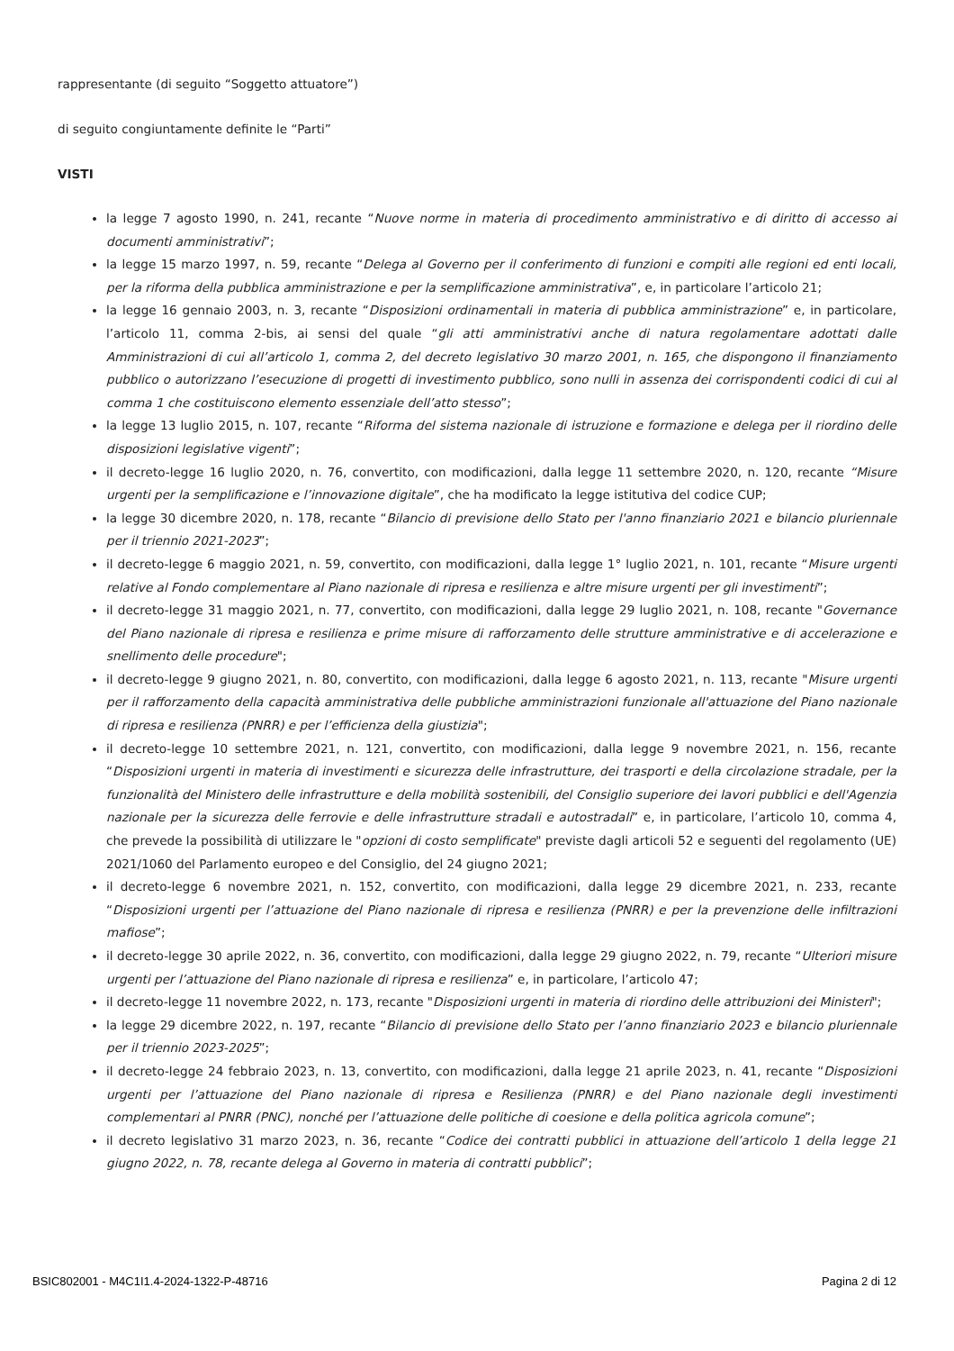rappresentante (di seguito “Soggetto attuatore”)
di seguito congiuntamente definite le “Parti”
VISTI
la legge 7 agosto 1990, n. 241, recante “Nuove norme in materia di procedimento amministrativo e di diritto di accesso ai documenti amministrativi”;
la legge 15 marzo 1997, n. 59, recante “Delega al Governo per il conferimento di funzioni e compiti alle regioni ed enti locali, per la riforma della pubblica amministrazione e per la semplificazione amministrativa”, e, in particolare l’articolo 21;
la legge 16 gennaio 2003, n. 3, recante “Disposizioni ordinamentali in materia di pubblica amministrazione” e, in particolare, l’articolo 11, comma 2-bis, ai sensi del quale “gli atti amministrativi anche di natura regolamentare adottati dalle Amministrazioni di cui all’articolo 1, comma 2, del decreto legislativo 30 marzo 2001, n. 165, che dispongono il finanziamento pubblico o autorizzano l’esecuzione di progetti di investimento pubblico, sono nulli in assenza dei corrispondenti codici di cui al comma 1 che costituiscono elemento essenziale dell’atto stesso”;
la legge 13 luglio 2015, n. 107, recante “Riforma del sistema nazionale di istruzione e formazione e delega per il riordino delle disposizioni legislative vigenti”;
il decreto-legge 16 luglio 2020, n. 76, convertito, con modificazioni, dalla legge 11 settembre 2020, n. 120, recante “Misure urgenti per la semplificazione e l’innovazione digitale”, che ha modificato la legge istitutiva del codice CUP;
la legge 30 dicembre 2020, n. 178, recante “Bilancio di previsione dello Stato per l'anno finanziario 2021 e bilancio pluriennale per il triennio 2021-2023”;
il decreto-legge 6 maggio 2021, n. 59, convertito, con modificazioni, dalla legge 1° luglio 2021, n. 101, recante “Misure urgenti relative al Fondo complementare al Piano nazionale di ripresa e resilienza e altre misure urgenti per gli investimenti”;
il decreto-legge 31 maggio 2021, n. 77, convertito, con modificazioni, dalla legge 29 luglio 2021, n. 108, recante "Governance del Piano nazionale di ripresa e resilienza e prime misure di rafforzamento delle strutture amministrative e di accelerazione e snellimento delle procedure";
il decreto-legge 9 giugno 2021, n. 80, convertito, con modificazioni, dalla legge 6 agosto 2021, n. 113, recante "Misure urgenti per il rafforzamento della capacità amministrativa delle pubbliche amministrazioni funzionale all'attuazione del Piano nazionale di ripresa e resilienza (PNRR) e per l’efficienza della giustizia";
il decreto-legge 10 settembre 2021, n. 121, convertito, con modificazioni, dalla legge 9 novembre 2021, n. 156, recante “Disposizioni urgenti in materia di investimenti e sicurezza delle infrastrutture, dei trasporti e della circolazione stradale, per la funzionalità del Ministero delle infrastrutture e della mobilità sostenibili, del Consiglio superiore dei lavori pubblici e dell'Agenzia nazionale per la sicurezza delle ferrovie e delle infrastrutture stradali e autostradali” e, in particolare, l’articolo 10, comma 4, che prevede la possibilità di utilizzare le "opzioni di costo semplificate" previste dagli articoli 52 e seguenti del regolamento (UE) 2021/1060 del Parlamento europeo e del Consiglio, del 24 giugno 2021;
il decreto-legge 6 novembre 2021, n. 152, convertito, con modificazioni, dalla legge 29 dicembre 2021, n. 233, recante “Disposizioni urgenti per l’attuazione del Piano nazionale di ripresa e resilienza (PNRR) e per la prevenzione delle infiltrazioni mafiose”;
il decreto-legge 30 aprile 2022, n. 36, convertito, con modificazioni, dalla legge 29 giugno 2022, n. 79, recante “Ulteriori misure urgenti per l’attuazione del Piano nazionale di ripresa e resilienza” e, in particolare, l’articolo 47;
il decreto-legge 11 novembre 2022, n. 173, recante "Disposizioni urgenti in materia di riordino delle attribuzioni dei Ministeri";
la legge 29 dicembre 2022, n. 197, recante “Bilancio di previsione dello Stato per l’anno finanziario 2023 e bilancio pluriennale per il triennio 2023-2025”;
il decreto-legge 24 febbraio 2023, n. 13, convertito, con modificazioni, dalla legge 21 aprile 2023, n. 41, recante “Disposizioni urgenti per l’attuazione del Piano nazionale di ripresa e Resilienza (PNRR) e del Piano nazionale degli investimenti complementari al PNRR (PNC), nonché per l’attuazione delle politiche di coesione e della politica agricola comune”;
il decreto legislativo 31 marzo 2023, n. 36, recante “Codice dei contratti pubblici in attuazione dell’articolo 1 della legge 21 giugno 2022, n. 78, recante delega al Governo in materia di contratti pubblici”;
BSIC802001 - M4C1I1.4-2024-1322-P-48716 Pagina 2 di 12